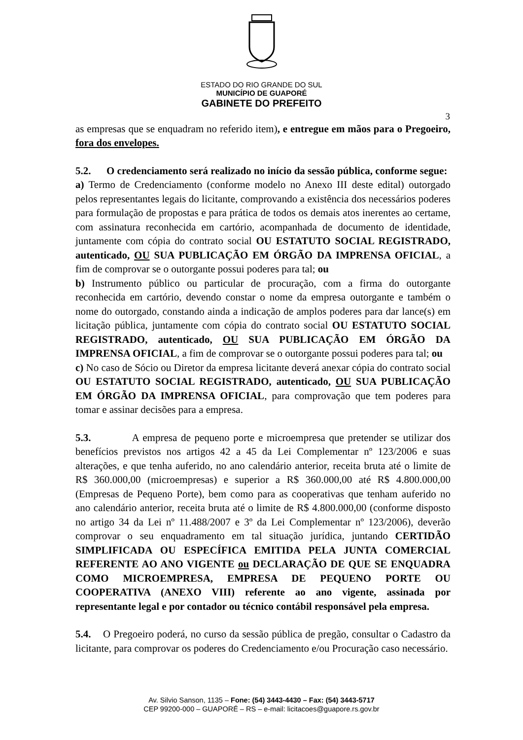ESTADO DO RIO GRANDE DO SUL
MUNICÍPIO DE GUAPORÉ
GABINETE DO PREFEITO
3
as empresas que se enquadram no referido item), e entregue em mãos para o Pregoeiro, fora dos envelopes.
5.2. O credenciamento será realizado no início da sessão pública, conforme segue:
a) Termo de Credenciamento (conforme modelo no Anexo III deste edital) outorgado pelos representantes legais do licitante, comprovando a existência dos necessários poderes para formulação de propostas e para prática de todos os demais atos inerentes ao certame, com assinatura reconhecida em cartório, acompanhada de documento de identidade, juntamente com cópia do contrato social OU ESTATUTO SOCIAL REGISTRADO, autenticado, OU SUA PUBLICAÇÃO EM ÓRGÃO DA IMPRENSA OFICIAL, a fim de comprovar se o outorgante possui poderes para tal; ou
b) Instrumento público ou particular de procuração, com a firma do outorgante reconhecida em cartório, devendo constar o nome da empresa outorgante e também o nome do outorgado, constando ainda a indicação de amplos poderes para dar lance(s) em licitação pública, juntamente com cópia do contrato social OU ESTATUTO SOCIAL REGISTRADO, autenticado, OU SUA PUBLICAÇÃO EM ÓRGÃO DA IMPRENSA OFICIAL, a fim de comprovar se o outorgante possui poderes para tal; ou
c) No caso de Sócio ou Diretor da empresa licitante deverá anexar cópia do contrato social OU ESTATUTO SOCIAL REGISTRADO, autenticado, OU SUA PUBLICAÇÃO EM ÓRGÃO DA IMPRENSA OFICIAL, para comprovação que tem poderes para tomar e assinar decisões para a empresa.
5.3. A empresa de pequeno porte e microempresa que pretender se utilizar dos benefícios previstos nos artigos 42 a 45 da Lei Complementar nº 123/2006 e suas alterações, e que tenha auferido, no ano calendário anterior, receita bruta até o limite de R$ 360.000,00 (microempresas) e superior a R$ 360.000,00 até R$ 4.800.000,00 (Empresas de Pequeno Porte), bem como para as cooperativas que tenham auferido no ano calendário anterior, receita bruta até o limite de R$ 4.800.000,00 (conforme disposto no artigo 34 da Lei nº 11.488/2007 e 3º da Lei Complementar nº 123/2006), deverão comprovar o seu enquadramento em tal situação jurídica, juntando CERTIDÃO SIMPLIFICADA OU ESPECÍFICA EMITIDA PELA JUNTA COMERCIAL REFERENTE AO ANO VIGENTE ou DECLARAÇÃO DE QUE SE ENQUADRA COMO MICROEMPRESA, EMPRESA DE PEQUENO PORTE OU COOPERATIVA (ANEXO VIII) referente ao ano vigente, assinada por representante legal e por contador ou técnico contábil responsável pela empresa.
5.4. O Pregoeiro poderá, no curso da sessão pública de pregão, consultar o Cadastro da licitante, para comprovar os poderes do Credenciamento e/ou Procuração caso necessário.
Av. Silvio Sanson, 1135 – Fone: (54) 3443-4430 – Fax: (54) 3443-5717
CEP 99200-000 – GUAPORÉ – RS – e-mail: licitacoes@guapore.rs.gov.br